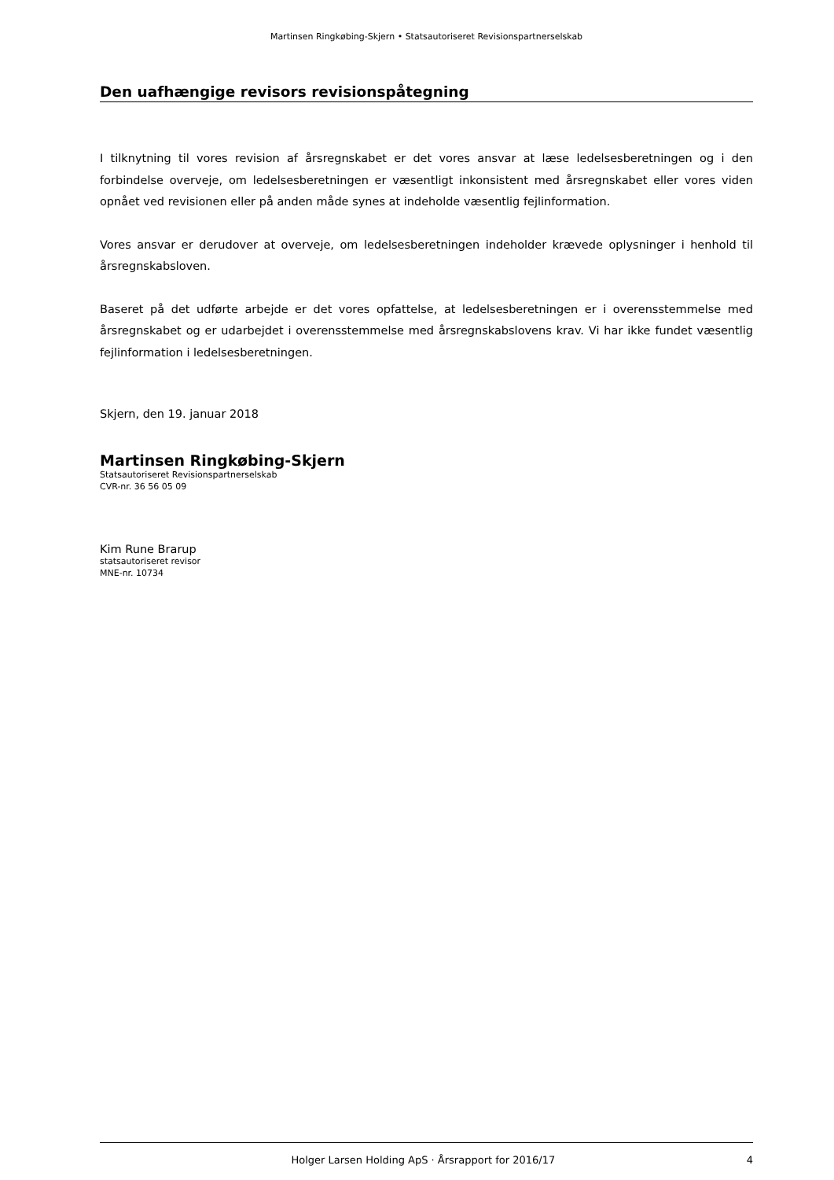Martinsen Ringkøbing-Skjern • Statsautoriseret Revisionspartnerselskab
Den uafhængige revisors revisionspåtegning
I tilknytning til vores revision af årsregnskabet er det vores ansvar at læse ledelsesberetningen og i den forbindelse overveje, om ledelsesberetningen er væsentligt inkonsistent med årsregnskabet eller vores viden opnået ved revisionen eller på anden måde synes at indeholde væsentlig fejlinformation.
Vores ansvar er derudover at overveje, om ledelsesberetningen indeholder krævede oplysninger i henhold til årsregnskabsloven.
Baseret på det udførte arbejde er det vores opfattelse, at ledelsesberetningen er i overensstemmelse med årsregnskabet og er udarbejdet i overensstemmelse med årsregnskabslovens krav. Vi har ikke fundet væsentlig fejlinformation i ledelsesberetningen.
Skjern, den 19. januar 2018
Martinsen Ringkøbing-Skjern
Statsautoriseret Revisionspartnerselskab
CVR-nr. 36 56 05 09
Kim Rune Brarup
statsautoriseret revisor
MNE-nr. 10734
Holger Larsen Holding ApS · Årsrapport for 2016/17 4